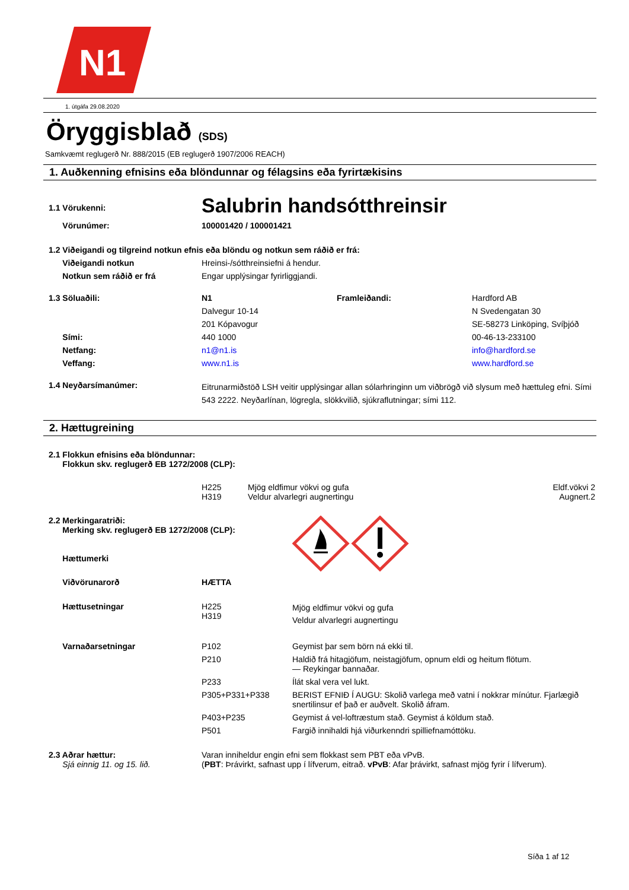N1
1. útgáfa 29.08.2020
Öryggisblað (SDS)
Samkvæmt reglugerð Nr. 888/2015 (EB reglugerð 1907/2006 REACH)
1. Auðkenning efnisins eða blöndunnar og félagsins eða fyrirtækisins
| 1.1 Vörukenni: | Salubrin handsótthreinsir | | |
| Vörunúmer: | 100001420 / 100001421 | | |
| 1.2 Viðeigandi og tilgreind notkun efnis eða blöndu og notkun sem ráðið er frá: | | | |
| Viðeigandi notkun | Hreinsi-/sótthreinsiefni á hendur. | | |
| Notkun sem ráðið er frá | Engar upplýsingar fyrirliggjandi. | | |
| 1.3 Söluaðili: | N1 | Framleiðandi: | Hardford AB |
| | Dalvegur 10-14 | | N Svedengatan 30 |
| | 201 Kópavogur | | SE-58273 Linköping, Svíþjóð |
| Sími: | 440 1000 | | 00-46-13-233100 |
| Netfang: | n1@n1.is | | info@hardford.se |
| Veffang: | www.n1.is | | www.hardford.se |
| 1.4 Neyðarsímanúmer: | Eitrunarmiðstöð LSH veitir upplýsingar allan sólarhringinn um viðbrögð við slysum með hættuleg efni. Sími 543 2222. Neyðarlínan, lögregla, slökkvilið, sjúkraflutningar; sími 112. | | |
2. Hættugreining
| 2.1 Flokkun efnisins eða blöndunnar: Flokkun skv. reglugerð EB 1272/2008 (CLP): | | | |
| | H225 H319 | Mjög eldfimur vökvi og gufa Veldur alvarlegri augnertingu | Eldf.vökvi 2 Augnert.2 |
| 2.2 Merkingaratriði: Merking skv. reglugerð EB 1272/2008 (CLP): Hættumerki | | |
| Viðvörunarorð | HÆTTA | |
| Hættusetningar | H225 H319 | Mjög eldfimur vökvi og gufa Veldur alvarlegri augnertingu |
| Varnaðarsetningar | P102 | Geymist þar sem börn ná ekki til. |
| | P210 | Haldið frá hitagjöfum, neistagjöfum, opnum eldi og heitum flötum. — Reykingar bannaðar. |
| | P233 | Ílát skal vera vel lukt. |
| | P305+P331+P338 | BERIST EFNIÐ Í AUGU: Skolið varlega með vatni í nokkrar mínútur. Fjarlægið snertilinsur ef það er auðvelt. Skolið áfram. |
| | P403+P235 | Geymist á vel-loftræstum stað. Geymist á köldum stað. |
| | P501 | Fargið innihaldi hjá viðurkenndri spilliefnamóttöku. |
| 2.3 Aðrar hættur: Sjá einnig 11. og 15. lið. | Varan inniheldur engin efni sem flokkast sem PBT eða vPvB. ( PBT : Þrávirkt, safnast upp í lífverum, eitrað. vPvB : Afar þrávirkt, safnast mjög fyrir í lífverum). | |
Síða 1 af 12